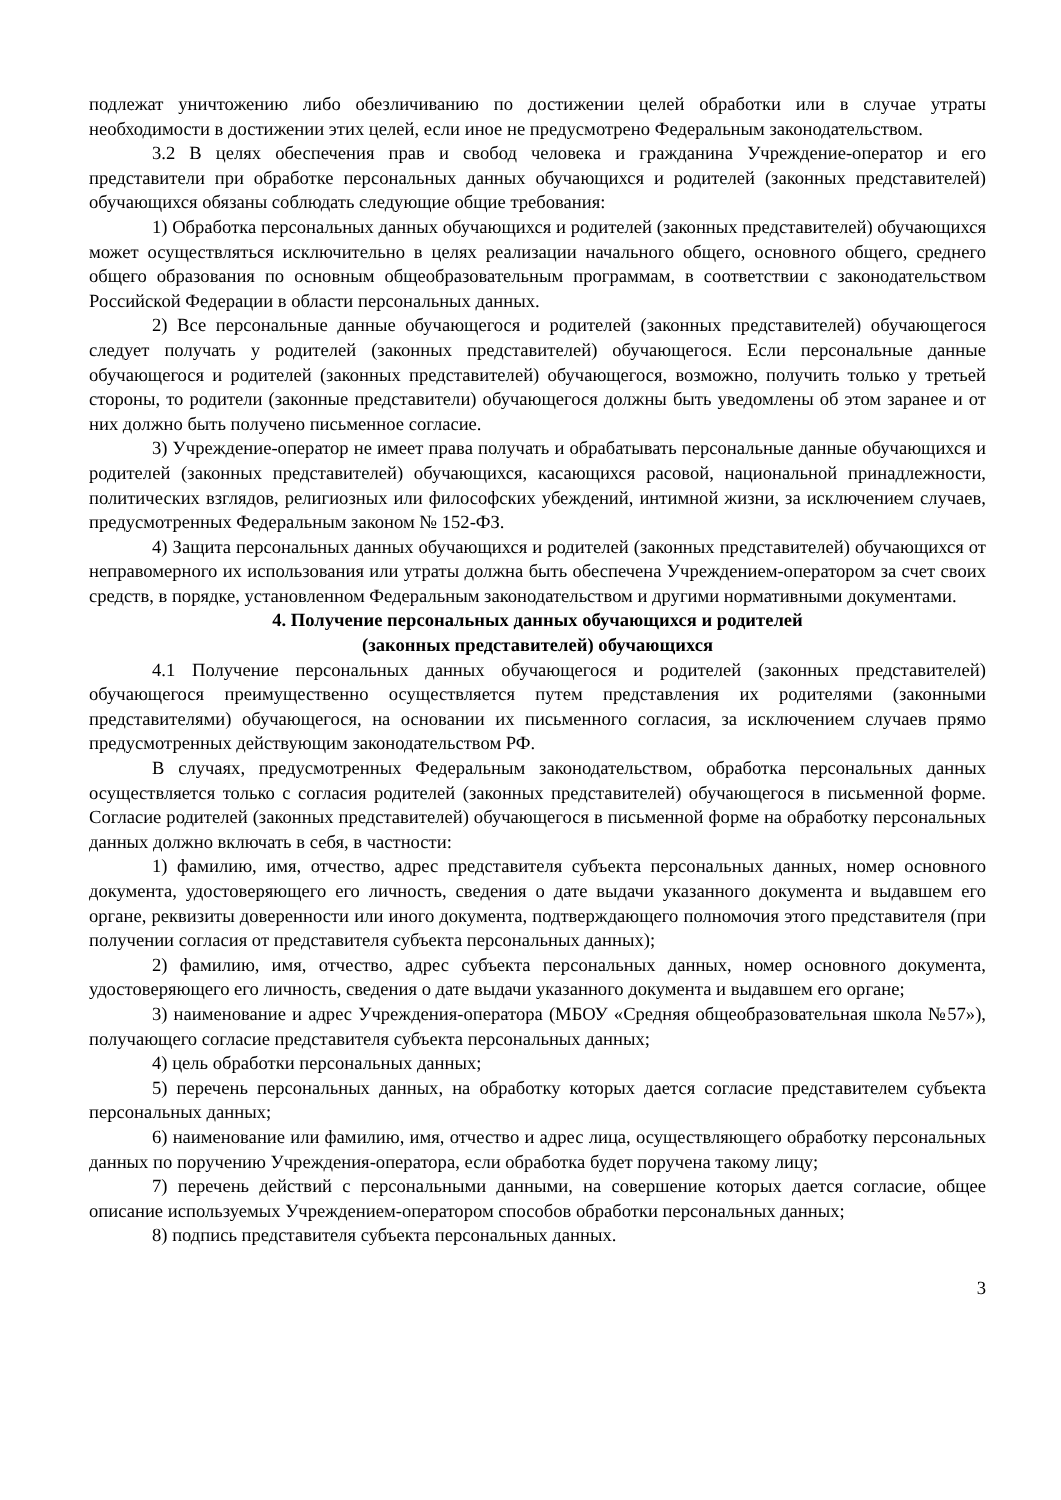подлежат уничтожению либо обезличиванию по достижении целей обработки или в случае утраты необходимости в достижении этих целей, если иное не предусмотрено Федеральным законодательством.
3.2 В целях обеспечения прав и свобод человека и гражданина Учреждение-оператор и его представители при обработке персональных данных обучающихся и родителей (законных представителей) обучающихся обязаны соблюдать следующие общие требования:
1) Обработка персональных данных обучающихся и родителей (законных представителей) обучающихся может осуществляться исключительно в целях реализации начального общего, основного общего, среднего общего образования по основным общеобразовательным программам, в соответствии с законодательством Российской Федерации в области персональных данных.
2) Все персональные данные обучающегося и родителей (законных представителей) обучающегося следует получать у родителей (законных представителей) обучающегося. Если персональные данные обучающегося и родителей (законных представителей) обучающегося, возможно, получить только у третьей стороны, то родители (законные представители) обучающегося должны быть уведомлены об этом заранее и от них должно быть получено письменное согласие.
3) Учреждение-оператор не имеет права получать и обрабатывать персональные данные обучающихся и родителей (законных представителей) обучающихся, касающихся расовой, национальной принадлежности, политических взглядов, религиозных или философских убеждений, интимной жизни, за исключением случаев, предусмотренных Федеральным законом № 152-ФЗ.
4) Защита персональных данных обучающихся и родителей (законных представителей) обучающихся от неправомерного их использования или утраты должна быть обеспечена Учреждением-оператором за счет своих средств, в порядке, установленном Федеральным законодательством и другими нормативными документами.
4. Получение персональных данных обучающихся и родителей
(законных представителей) обучающихся
4.1 Получение персональных данных обучающегося и родителей (законных представителей) обучающегося преимущественно осуществляется путем представления их родителями (законными представителями) обучающегося, на основании их письменного согласия, за исключением случаев прямо предусмотренных действующим законодательством РФ.
В случаях, предусмотренных Федеральным законодательством, обработка персональных данных осуществляется только с согласия родителей (законных представителей) обучающегося в письменной форме. Согласие родителей (законных представителей) обучающегося в письменной форме на обработку персональных данных должно включать в себя, в частности:
1) фамилию, имя, отчество, адрес представителя субъекта персональных данных, номер основного документа, удостоверяющего его личность, сведения о дате выдачи указанного документа и выдавшем его органе, реквизиты доверенности или иного документа, подтверждающего полномочия этого представителя (при получении согласия от представителя субъекта персональных данных);
2) фамилию, имя, отчество, адрес субъекта персональных данных, номер основного документа, удостоверяющего его личность, сведения о дате выдачи указанного документа и выдавшем его органе;
3) наименование и адрес Учреждения-оператора (МБОУ «Средняя общеобразовательная школа №57»), получающего согласие представителя субъекта персональных данных;
4) цель обработки персональных данных;
5) перечень персональных данных, на обработку которых дается согласие представителем субъекта персональных данных;
6) наименование или фамилию, имя, отчество и адрес лица, осуществляющего обработку персональных данных по поручению Учреждения-оператора, если обработка будет поручена такому лицу;
7) перечень действий с персональными данными, на совершение которых дается согласие, общее описание используемых Учреждением-оператором способов обработки персональных данных;
8) подпись представителя субъекта персональных данных.
3